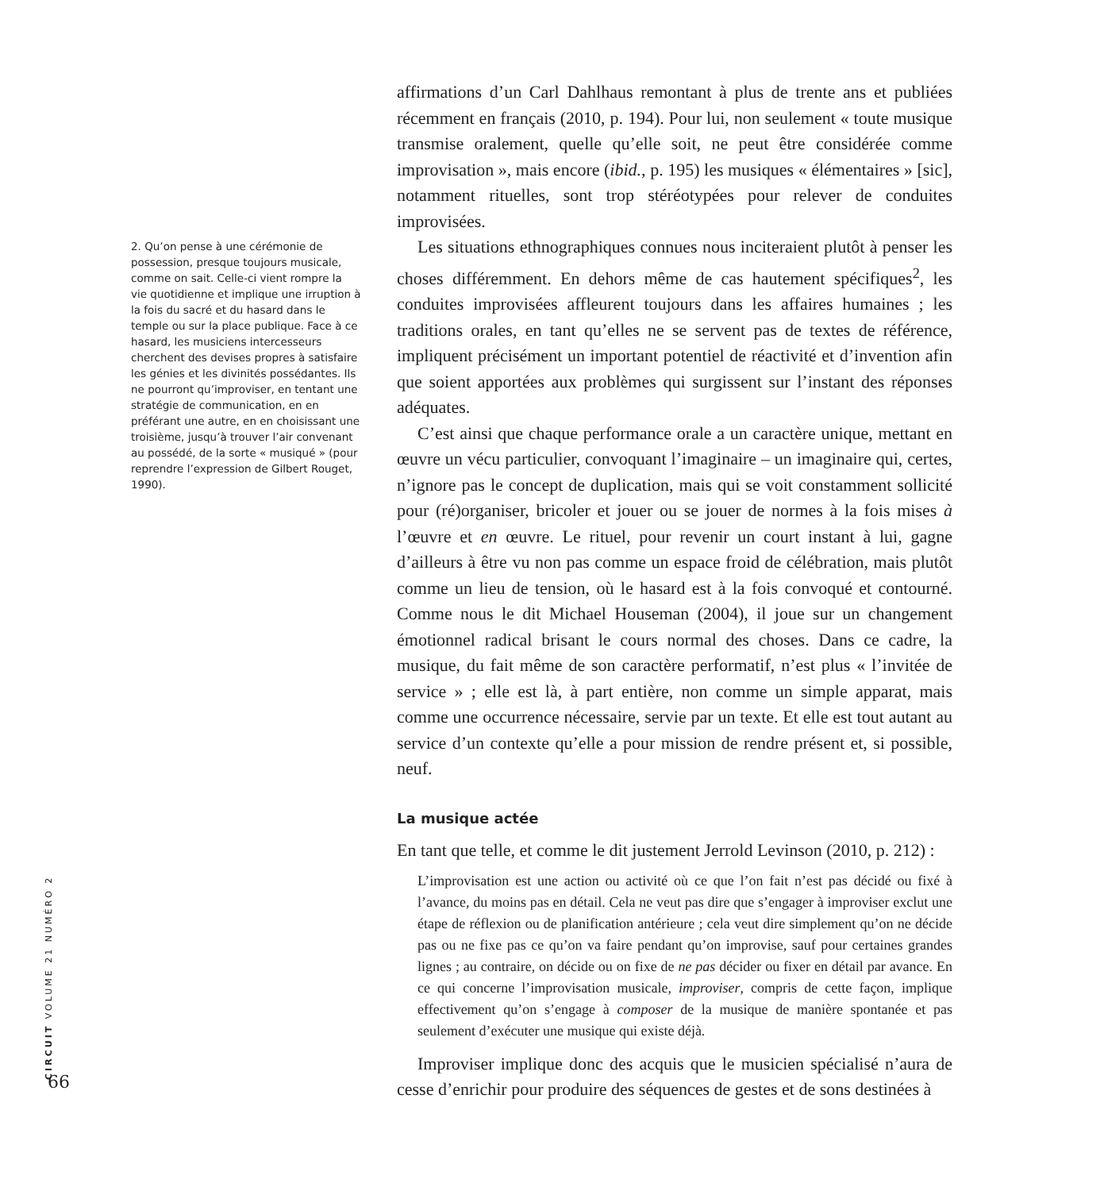2. Qu’on pense à une cérémonie de possession, presque toujours musicale, comme on sait. Celle-ci vient rompre la vie quotidienne et implique une irruption à la fois du sacré et du hasard dans le temple ou sur la place publique. Face à ce hasard, les musiciens intercesseurs cherchent des devises propres à satisfaire les génies et les divinités possédantes. Ils ne pourront qu’improviser, en tentant une stratégie de communication, en en préférant une autre, en en choisissant une troisième, jusqu’à trouver l’air convenant au possédé, de la sorte « musiqué » (pour reprendre l’expression de Gilbert Rouget, 1990).
CIRCUIT VOLUME 21 NUMÉRO 2
66
affirmations d’un Carl Dahlhaus remontant à plus de trente ans et publiées récemment en français (2010, p. 194). Pour lui, non seulement « toute musique transmise oralement, quelle qu’elle soit, ne peut être considérée comme improvisation », mais encore (ibid., p. 195) les musiques « élémentaires » [sic], notamment rituelles, sont trop stéréotypées pour relever de conduites improvisées.
Les situations ethnographiques connues nous inciteraient plutôt à penser les choses différemment. En dehors même de cas hautement spécifiques<sup>2</sup>, les conduites improvisées affleurent toujours dans les affaires humaines ; les traditions orales, en tant qu’elles ne se servent pas de textes de référence, impliquent précisément un important potentiel de réactivité et d’invention afin que soient apportées aux problèmes qui surgissent sur l’instant des réponses adéquates.
C’est ainsi que chaque performance orale a un caractère unique, mettant en œuvre un vécu particulier, convoquant l’imaginaire – un imaginaire qui, certes, n’ignore pas le concept de duplication, mais qui se voit constamment sollicité pour (ré)organiser, bricoler et jouer ou se jouer de normes à la fois mises à l’œuvre et en œuvre. Le rituel, pour revenir un court instant à lui, gagne d’ailleurs à être vu non pas comme un espace froid de célébration, mais plutôt comme un lieu de tension, où le hasard est à la fois convoqué et contourné. Comme nous le dit Michael Houseman (2004), il joue sur un changement émotionnel radical brisant le cours normal des choses. Dans ce cadre, la musique, du fait même de son caractère performatif, n’est plus « l’invitée de service » ; elle est là, à part entière, non comme un simple apparat, mais comme une occurrence nécessaire, servie par un texte. Et elle est tout autant au service d’un contexte qu’elle a pour mission de rendre présent et, si possible, neuf.
La musique actée
En tant que telle, et comme le dit justement Jerrold Levinson (2010, p. 212) :
L’improvisation est une action ou activité où ce que l’on fait n’est pas décidé ou fixé à l’avance, du moins pas en détail. Cela ne veut pas dire que s’engager à improviser exclut une étape de réflexion ou de planification antérieure ; cela veut dire simplement qu’on ne décide pas ou ne fixe pas ce qu’on va faire pendant qu’on improvise, sauf pour certaines grandes lignes ; au contraire, on décide ou on fixe de ne pas décider ou fixer en détail par avance. En ce qui concerne l’improvisation musicale, improviser, compris de cette façon, implique effectivement qu’on s’engage à composer de la musique de manière spontanée et pas seulement d’exécuter une musique qui existe déjà.
Improviser implique donc des acquis que le musicien spécialisé n’aura de cesse d’enrichir pour produire des séquences de gestes et de sons destinées à